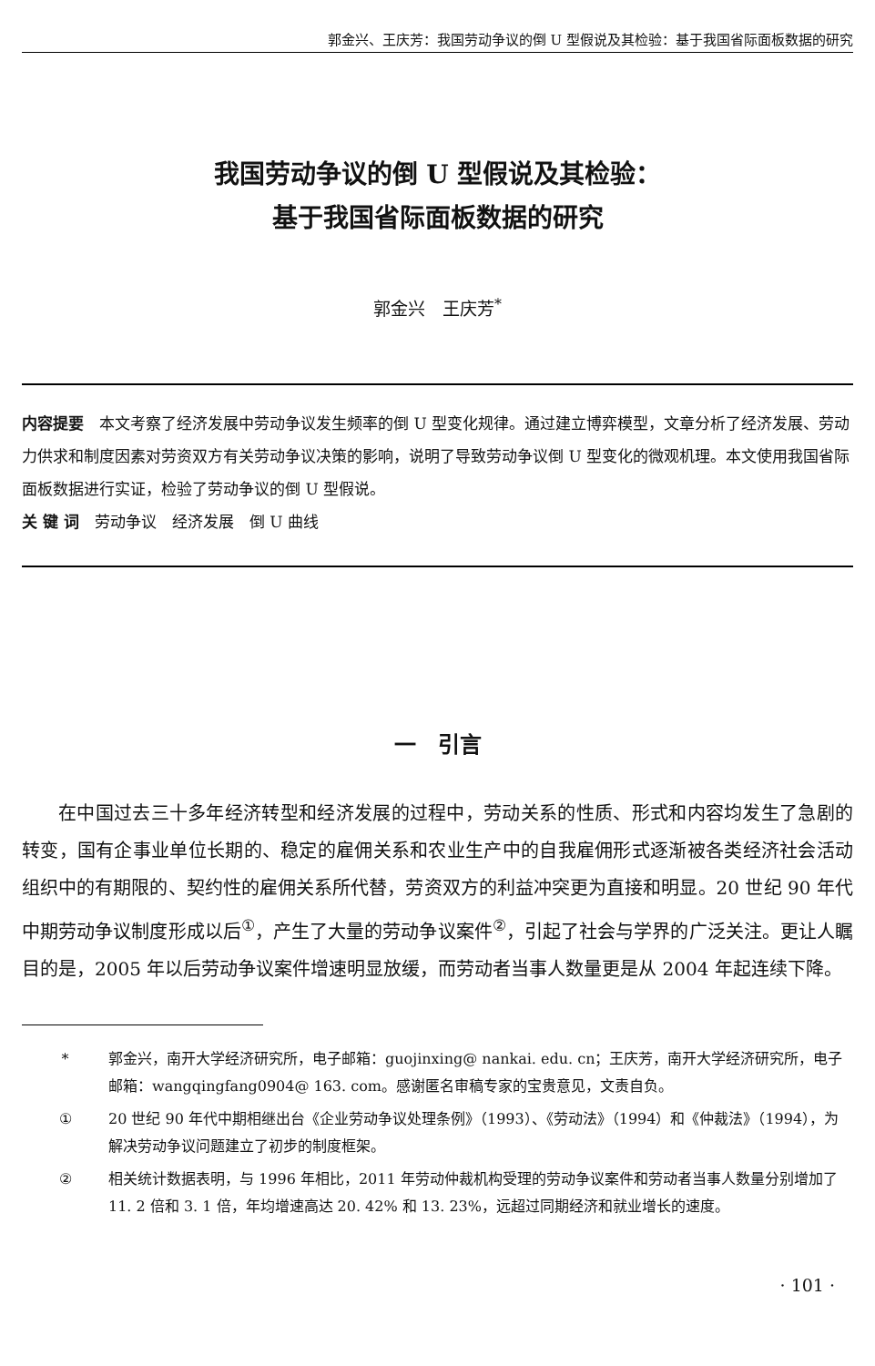郭金兴、王庆芳：我国劳动争议的倒 U 型假说及其检验：基于我国省际面板数据的研究
我国劳动争议的倒 U 型假说及其检验：
基于我国省际面板数据的研究
郭金兴　王庆芳<sup>*</sup>
内容提要　本文考察了经济发展中劳动争议发生频率的倒 U 型变化规律。通过建立博弈模型，文章分析了经济发展、劳动力供求和制度因素对劳资双方有关劳动争议决策的影响，说明了导致劳动争议倒 U 型变化的微观机理。本文使用我国省际面板数据进行实证，检验了劳动争议的倒 U 型假说。
关 键 词　劳动争议　经济发展　倒 U 曲线
一　引言
在中国过去三十多年经济转型和经济发展的过程中，劳动关系的性质、形式和内容均发生了急剧的转变，国有企事业单位长期的、稳定的雇佣关系和农业生产中的自我雇佣形式逐渐被各类经济社会活动组织中的有期限的、契约性的雇佣关系所代替，劳资双方的利益冲突更为直接和明显。20 世纪 90 年代中期劳动争议制度形成以后<sup>①</sup>，产生了大量的劳动争议案件<sup>②</sup>，引起了社会与学界的广泛关注。更让人瞩目的是，2005 年以后劳动争议案件增速明显放缓，而劳动者当事人数量更是从 2004 年起连续下降。
* 郭金兴，南开大学经济研究所，电子邮箱：guojinxing@ nankai. edu. cn；王庆芳，南开大学经济研究所，电子邮箱：wangqingfang0904@ 163. com。感谢匿名审稿专家的宝贵意见，文责自负。
① 20 世纪 90 年代中期相继出台《企业劳动争议处理条例》（1993）、《劳动法》（1994）和《仲裁法》（1994），为解决劳动争议问题建立了初步的制度框架。
② 相关统计数据表明，与 1996 年相比，2011 年劳动仲裁机构受理的劳动争议案件和劳动者当事人数量分别增加了 11. 2 倍和 3. 1 倍，年均增速高达 20. 42% 和 13. 23%，远超过同期经济和就业增长的速度。
· 101 ·